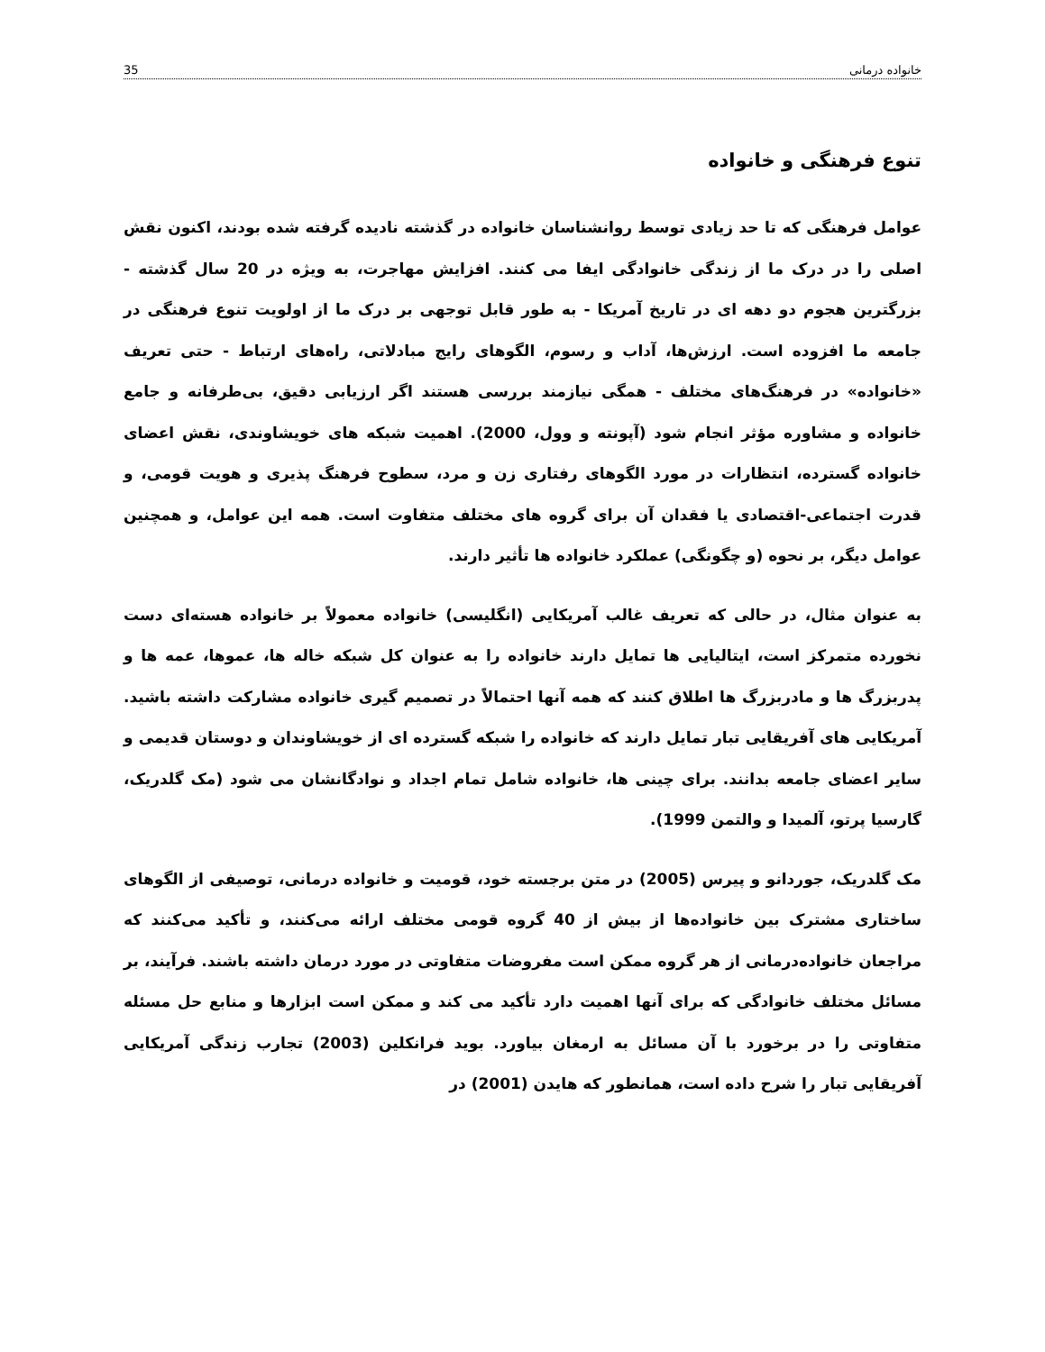خانواده درمانی 35
تنوع فرهنگی و خانواده
عوامل فرهنگی که تا حد زیادی توسط روانشناسان خانواده در گذشته نادیده گرفته شده بودند، اکنون نقش اصلی را در درک ما از زندگی خانوادگی ایفا می کنند. افزایش مهاجرت، به ویژه در 20 سال گذشته - بزرگترین هجوم دو دهه ای در تاریخ آمریکا - به طور قابل توجهی بر درک ما از اولویت تنوع فرهنگی در جامعه ما افزوده است. ارزش‌ها، آداب و رسوم، الگوهای رایج مبادلاتی، راه‌های ارتباط - حتی تعریف «خانواده» در فرهنگ‌های مختلف - همگی نیازمند بررسی هستند اگر ارزیابی دقیق، بی‌طرفانه و جامع خانواده و مشاوره مؤثر انجام شود (آپونته و وول، 2000). اهمیت شبکه های خویشاوندی، نقش اعضای خانواده گسترده، انتظارات در مورد الگوهای رفتاری زن و مرد، سطوح فرهنگ پذیری و هویت قومی، و قدرت اجتماعی-اقتصادی یا فقدان آن برای گروه های مختلف متفاوت است. همه این عوامل، و همچنین عوامل دیگر، بر نحوه (و چگونگی) عملکرد خانواده ها تأثیر دارند.
به عنوان مثال، در حالی که تعریف غالب آمریکایی (انگلیسی) خانواده معمولاً بر خانواده هسته‌ای دست نخورده متمرکز است، ایتالیایی ها تمایل دارند خانواده را به عنوان کل شبکه خاله ها، عموها، عمه ها و پدربزرگ ها و مادربزرگ ها اطلاق کنند که همه آنها احتمالاً در تصمیم گیری خانواده مشارکت داشته باشید. آمریکایی های آفریقایی تبار تمایل دارند که خانواده را شبکه گسترده ای از خویشاوندان و دوستان قدیمی و سایر اعضای جامعه بدانند. برای چینی ها، خانواده شامل تمام اجداد و نوادگانشان می شود (مک گلدریک، گارسیا پرتو، آلمیدا و والتمن 1999).
مک گلدریک، جوردانو و پیرس (2005) در متن برجسته خود، قومیت و خانواده درمانی، توصیفی از الگوهای ساختاری مشترک بین خانواده‌ها از بیش از 40 گروه قومی مختلف ارائه می‌کنند، و تأکید می‌کنند که مراجعان خانواده‌درمانی از هر گروه ممکن است مفروضات متفاوتی در مورد درمان داشته باشند. فرآیند، بر مسائل مختلف خانوادگی که برای آنها اهمیت دارد تأکید می کند و ممکن است ابزارها و منابع حل مسئله متفاوتی را در برخورد با آن مسائل به ارمغان بیاورد. بوید فرانکلین (2003) تجارب زندگی آمریکایی آفریقایی تبار را شرح داده است، همانطور که هایدن (2001) در